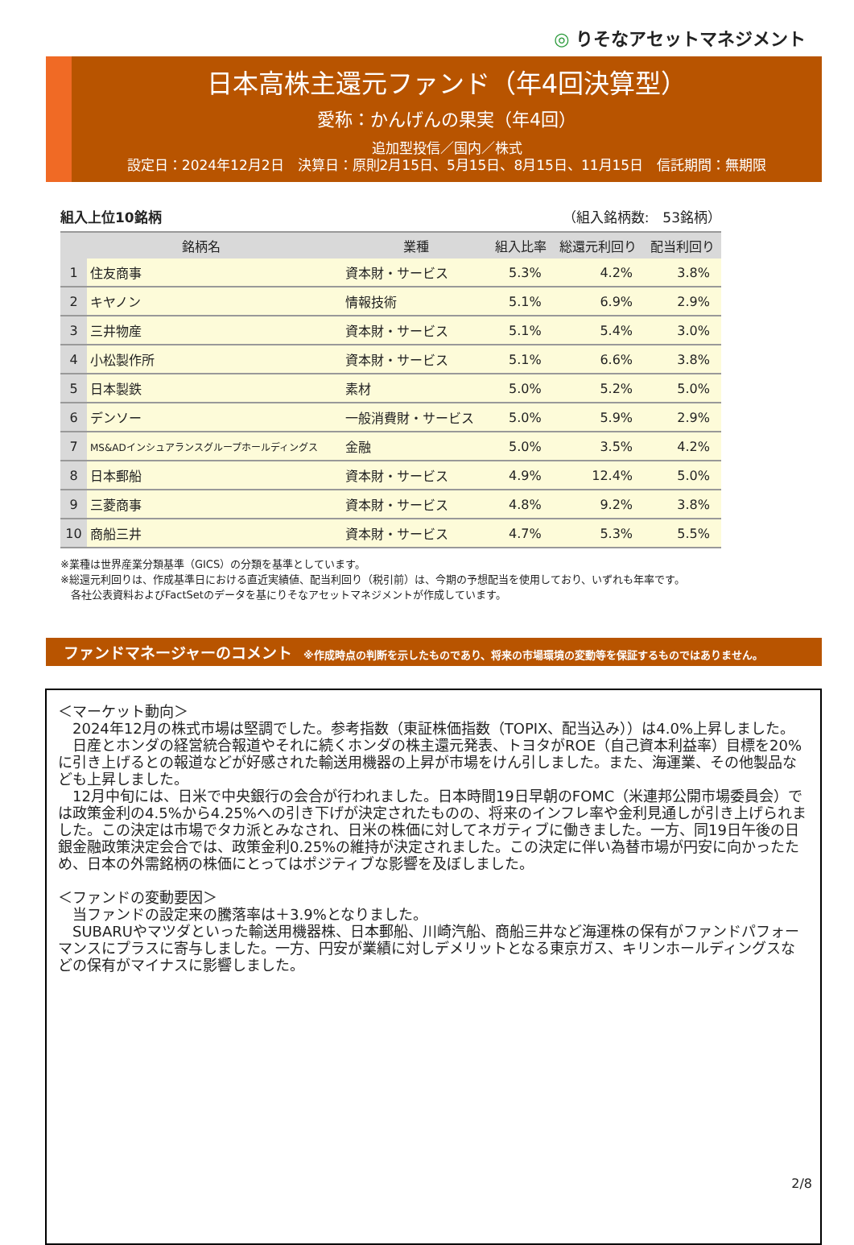◎ りそなアセットマネジメント
日本高株主還元ファンド（年4回決算型）
愛称：かんげんの果実（年4回）
追加型投信／国内／株式
設定日：2024年12月2日　決算日：原則2月15日、5月15日、8月15日、11月15日　信託期間：無期限
組入上位10銘柄 （組入銘柄数:　53銘柄）
| 銘柄名 | | 業種 | 組入比率 | 総還元利回り | 配当利回り |
| --- | --- | --- | --- | --- | --- |
| 1 | 住友商事 | 資本財・サービス | 5.3% | 4.2% | 3.8% |
| 2 | キヤノン | 情報技術 | 5.1% | 6.9% | 2.9% |
| 3 | 三井物産 | 資本財・サービス | 5.1% | 5.4% | 3.0% |
| 4 | 小松製作所 | 資本財・サービス | 5.1% | 6.6% | 3.8% |
| 5 | 日本製鉄 | 素材 | 5.0% | 5.2% | 5.0% |
| 6 | デンソー | 一般消費財・サービス | 5.0% | 5.9% | 2.9% |
| 7 | MS&ADインシュアランスグループホールディングス | 金融 | 5.0% | 3.5% | 4.2% |
| 8 | 日本郵船 | 資本財・サービス | 4.9% | 12.4% | 5.0% |
| 9 | 三菱商事 | 資本財・サービス | 4.8% | 9.2% | 3.8% |
| 10 | 商船三井 | 資本財・サービス | 4.7% | 5.3% | 5.5% |
※業種は世界産業分類基準（GICS）の分類を基準としています。
※総還元利回りは、作成基準日における直近実績値、配当利回り（税引前）は、今期の予想配当を使用しており、いずれも年率です。
　各社公表資料およびFactSetのデータを基にりそなアセットマネジメントが作成しています。
ファンドマネージャーのコメント ※作成時点の判断を示したものであり、将来の市場環境の変動等を保証するものではありません。
＜マーケット動向＞
　2024年12月の株式市場は堅調でした。参考指数（東証株価指数（TOPIX、配当込み））は4.0%上昇しました。
　日産とホンダの経営統合報道やそれに続くホンダの株主還元発表、トヨタがROE（自己資本利益率）目標を20%に引き上げるとの報道などが好感された輸送用機器の上昇が市場をけん引しました。また、海運業、その他製品なども上昇しました。
　12月中旬には、日米で中央銀行の会合が行われました。日本時間19日早朝のFOMC（米連邦公開市場委員会）では政策金利の4.5%から4.25%への引き下げが決定されたものの、将来のインフレ率や金利見通しが引き上げられました。この決定は市場でタカ派とみなされ、日米の株価に対してネガティブに働きました。一方、同19日午後の日銀金融政策決定会合では、政策金利0.25%の維持が決定されました。この決定に伴い為替市場が円安に向かったため、日本の外需銘柄の株価にとってはポジティブな影響を及ぼしました。
＜ファンドの変動要因＞
　当ファンドの設定来の騰落率は＋3.9%となりました。
　SUBARUやマツダといった輸送用機器株、日本郵船、川崎汽船、商船三井など海運株の保有がファンドパフォーマンスにプラスに寄与しました。一方、円安が業績に対しデメリットとなる東京ガス、キリンホールディングスなどの保有がマイナスに影響しました。
2/8